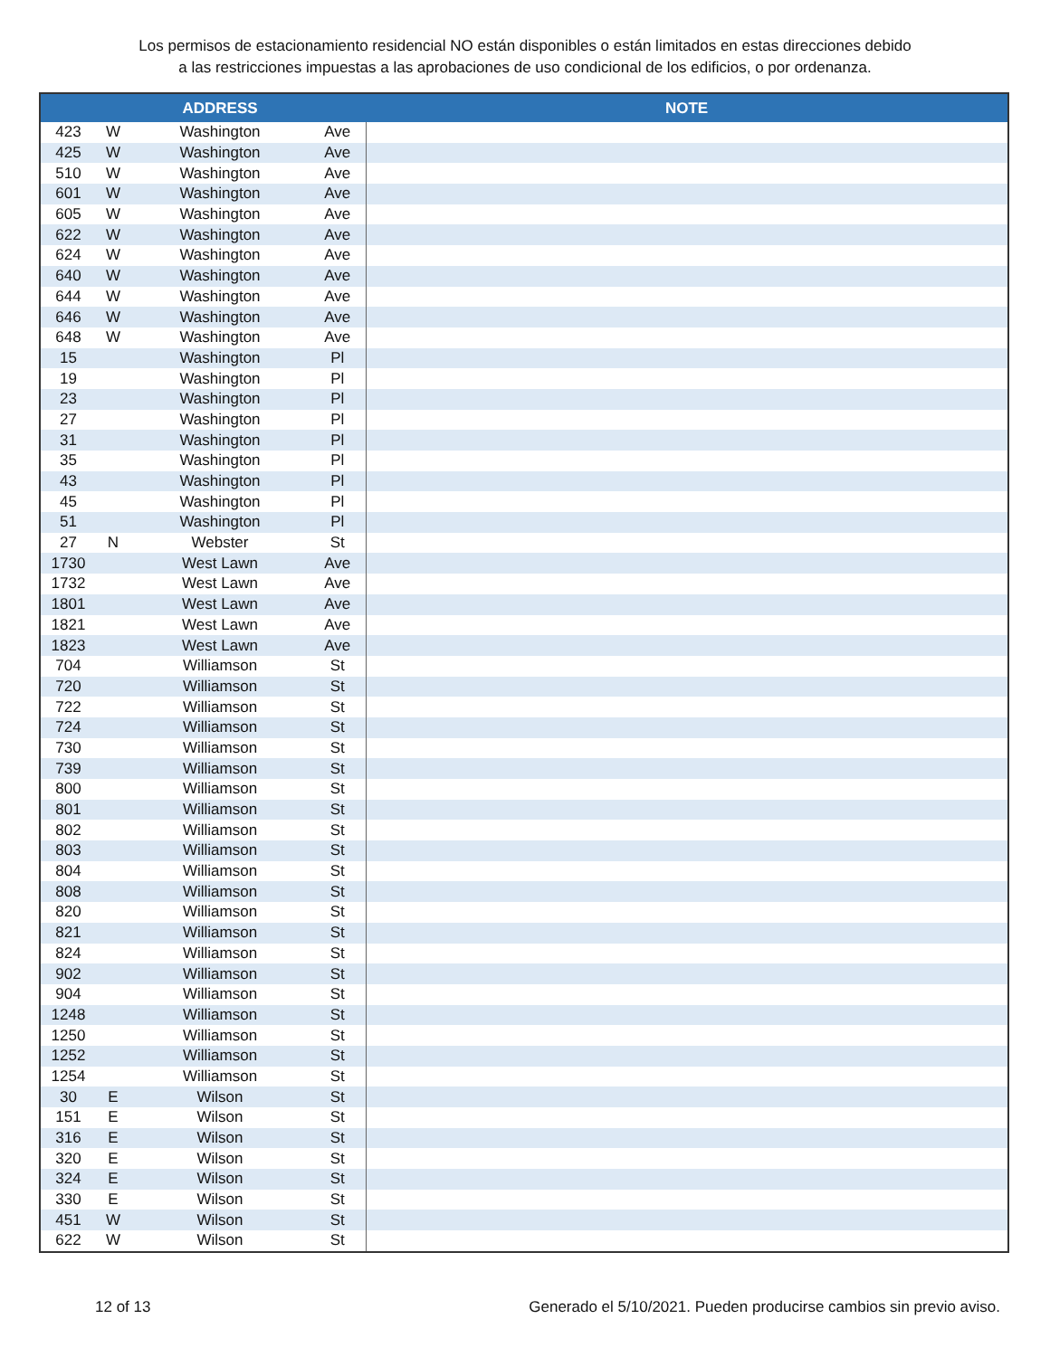Los permisos de estacionamiento residencial NO están disponibles o están limitados en estas direcciones debido
a las restricciones impuestas a las aprobaciones de uso condicional de los edificios, o por ordenanza.
| | | ADDRESS | | NOTE |
| --- | --- | --- | --- | --- |
| 423 | W | Washington | Ave | |
| 425 | W | Washington | Ave | |
| 510 | W | Washington | Ave | |
| 601 | W | Washington | Ave | |
| 605 | W | Washington | Ave | |
| 622 | W | Washington | Ave | |
| 624 | W | Washington | Ave | |
| 640 | W | Washington | Ave | |
| 644 | W | Washington | Ave | |
| 646 | W | Washington | Ave | |
| 648 | W | Washington | Ave | |
| 15 | | Washington | Pl | |
| 19 | | Washington | Pl | |
| 23 | | Washington | Pl | |
| 27 | | Washington | Pl | |
| 31 | | Washington | Pl | |
| 35 | | Washington | Pl | |
| 43 | | Washington | Pl | |
| 45 | | Washington | Pl | |
| 51 | | Washington | Pl | |
| 27 | N | Webster | St | |
| 1730 | | West Lawn | Ave | |
| 1732 | | West Lawn | Ave | |
| 1801 | | West Lawn | Ave | |
| 1821 | | West Lawn | Ave | |
| 1823 | | West Lawn | Ave | |
| 704 | | Williamson | St | |
| 720 | | Williamson | St | |
| 722 | | Williamson | St | |
| 724 | | Williamson | St | |
| 730 | | Williamson | St | |
| 739 | | Williamson | St | |
| 800 | | Williamson | St | |
| 801 | | Williamson | St | |
| 802 | | Williamson | St | |
| 803 | | Williamson | St | |
| 804 | | Williamson | St | |
| 808 | | Williamson | St | |
| 820 | | Williamson | St | |
| 821 | | Williamson | St | |
| 824 | | Williamson | St | |
| 902 | | Williamson | St | |
| 904 | | Williamson | St | |
| 1248 | | Williamson | St | |
| 1250 | | Williamson | St | |
| 1252 | | Williamson | St | |
| 1254 | | Williamson | St | |
| 30 | E | Wilson | St | |
| 151 | E | Wilson | St | |
| 316 | E | Wilson | St | |
| 320 | E | Wilson | St | |
| 324 | E | Wilson | St | |
| 330 | E | Wilson | St | |
| 451 | W | Wilson | St | |
| 622 | W | Wilson | St | |
12 of 13 Generado el 5/10/2021. Pueden producirse cambios sin previo aviso.